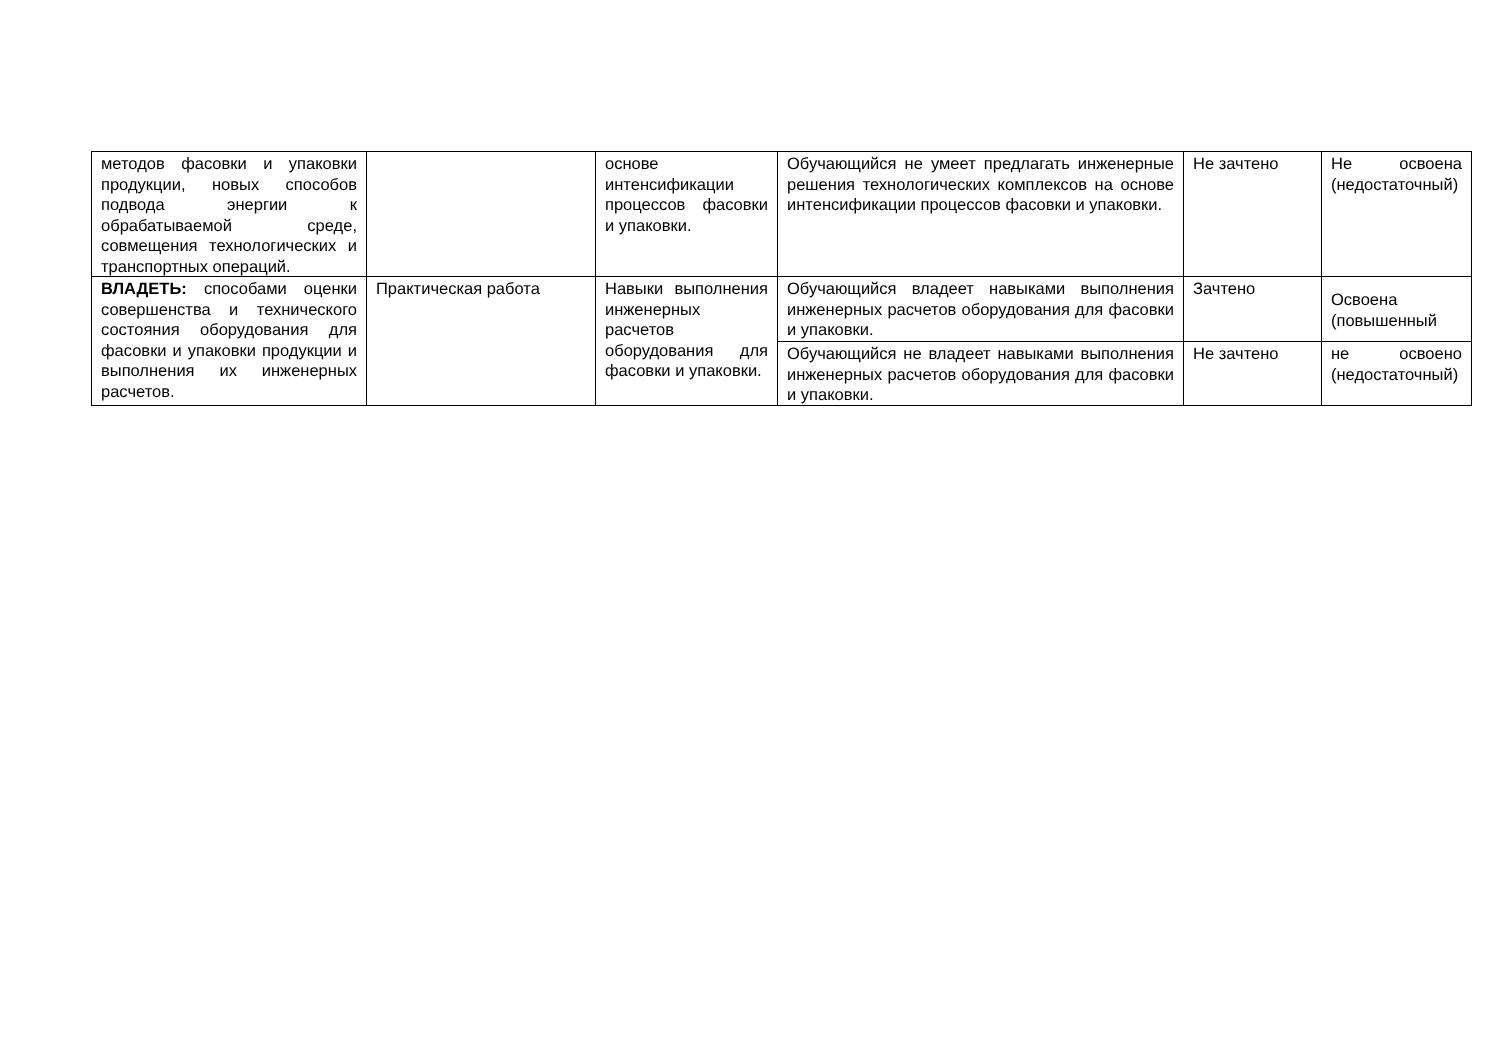| методов фасовки и упаковки продукции, новых способов подвода энергии к обрабатываемой среде, совмещения технологических и транспортных операций. | | основе интенсификации процессов фасовки и упаковки. | Обучающийся не умеет предлагать инженерные решения технологических комплексов на основе интенсификации процессов фасовки и упаковки. | Не зачтено | Не освоена (недостаточный) |
| ВЛАДЕТЬ: способами оценки совершенства и технического состояния оборудования для фасовки и упаковки продукции и выполнения их инженерных расчетов. | Практическая работа | Навыки выполнения инженерных расчетов оборудования для фасовки и упаковки. | Обучающийся владеет навыками выполнения инженерных расчетов оборудования для фасовки и упаковки. | Зачтено | Освоена (повышенный |
| | | | Обучающийся не владеет навыками выполнения инженерных расчетов оборудования для фасовки и упаковки. | Не зачтено | не освоено (недостаточный) |